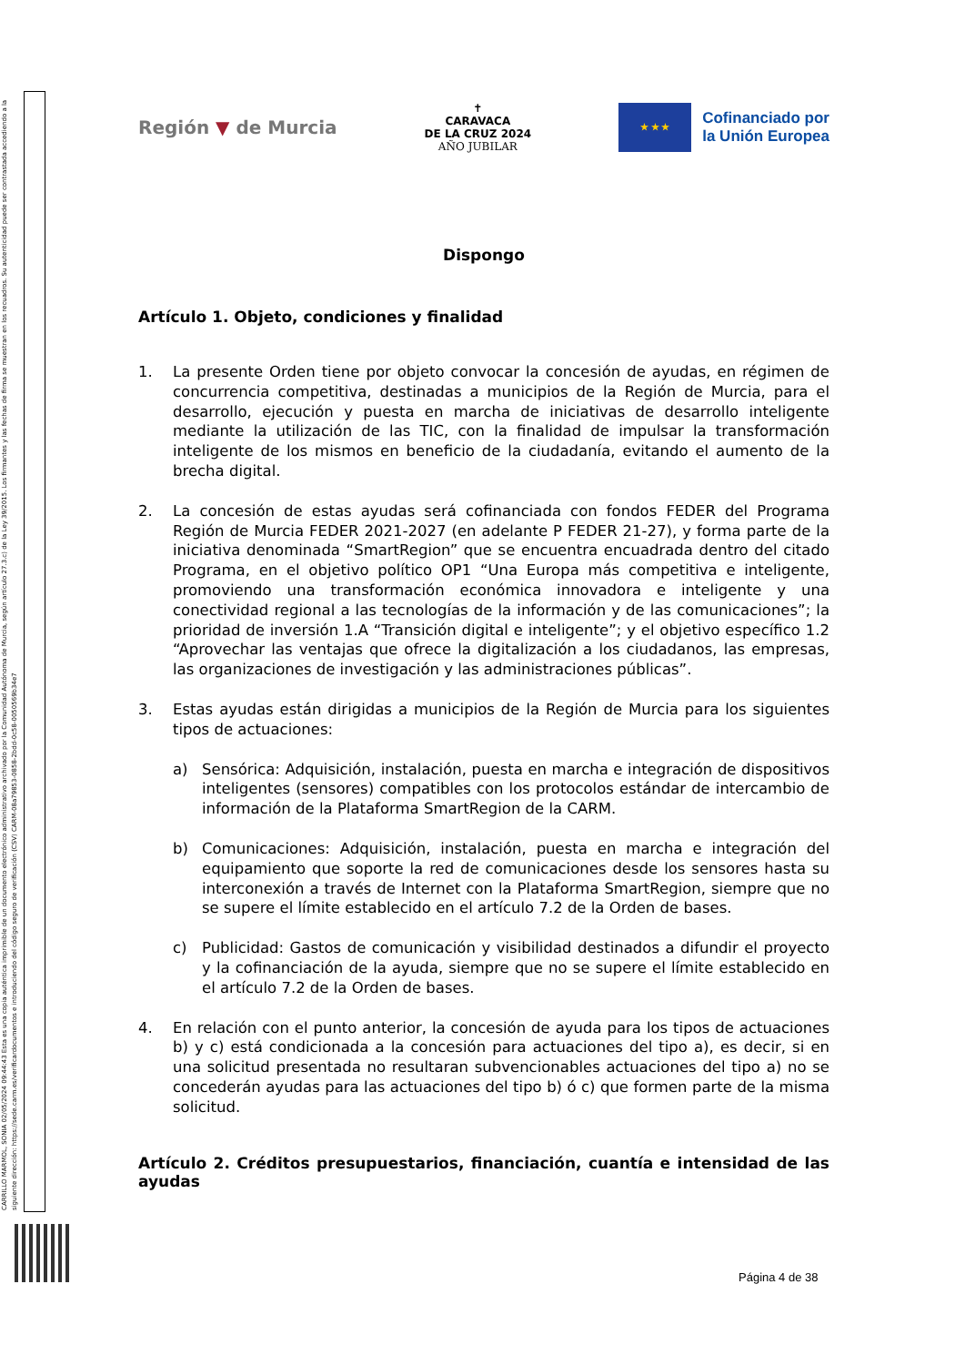CARRILLO MARMOL, SONIA 02/05/2024 09:44:43 Esta es una copia auténtica imprimible de un documento electrónico administrativo archivado por la Comunidad Autónoma de Murcia, según artículo 27.3.c) de la Ley 39/2015. Los firmantes y las fechas de firma se muestran en los recuadros. Su autenticidad puede ser contrastada accediendo a la siguiente dirección: https://sede.carm.es/verificardocumentos e introduciendo del código seguro de verificación (CSV) CARM-08a79853-0858-2bdd-0c58-0050569b34e7
Región ▼ de Murcia
✝
CARAVACA
DE LA CRUZ 2024
AÑO JUBILAR
★ ★ ★
Cofinanciado por
la Unión Europea
Dispongo
Artículo 1. Objeto, condiciones y finalidad
1. La presente Orden tiene por objeto convocar la concesión de ayudas, en régimen de concurrencia competitiva, destinadas a municipios de la Región de Murcia, para el desarrollo, ejecución y puesta en marcha de iniciativas de desarrollo inteligente mediante la utilización de las TIC, con la finalidad de impulsar la transformación inteligente de los mismos en beneficio de la ciudadanía, evitando el aumento de la brecha digital.
2. La concesión de estas ayudas será cofinanciada con fondos FEDER del Programa Región de Murcia FEDER 2021-2027 (en adelante P FEDER 21-27), y forma parte de la iniciativa denominada “SmartRegion” que se encuentra encuadrada dentro del citado Programa, en el objetivo político OP1 “Una Europa más competitiva e inteligente, promoviendo una transformación económica innovadora e inteligente y una conectividad regional a las tecnologías de la información y de las comunicaciones”; la prioridad de inversión 1.A “Transición digital e inteligente”; y el objetivo específico 1.2 “Aprovechar las ventajas que ofrece la digitalización a los ciudadanos, las empresas, las organizaciones de investigación y las administraciones públicas”.
3. Estas ayudas están dirigidas a municipios de la Región de Murcia para los siguientes tipos de actuaciones:
a) Sensórica: Adquisición, instalación, puesta en marcha e integración de dispositivos inteligentes (sensores) compatibles con los protocolos estándar de intercambio de información de la Plataforma SmartRegion de la CARM.
b) Comunicaciones: Adquisición, instalación, puesta en marcha e integración del equipamiento que soporte la red de comunicaciones desde los sensores hasta su interconexión a través de Internet con la Plataforma SmartRegion, siempre que no se supere el límite establecido en el artículo 7.2 de la Orden de bases.
c) Publicidad: Gastos de comunicación y visibilidad destinados a difundir el proyecto y la cofinanciación de la ayuda, siempre que no se supere el límite establecido en el artículo 7.2 de la Orden de bases.
4. En relación con el punto anterior, la concesión de ayuda para los tipos de actuaciones b) y c) está condicionada a la concesión para actuaciones del tipo a), es decir, si en una solicitud presentada no resultaran subvencionables actuaciones del tipo a) no se concederán ayudas para las actuaciones del tipo b) ó c) que formen parte de la misma solicitud.
Artículo 2. Créditos presupuestarios, financiación, cuantía e intensidad de las ayudas
Página 4 de 38